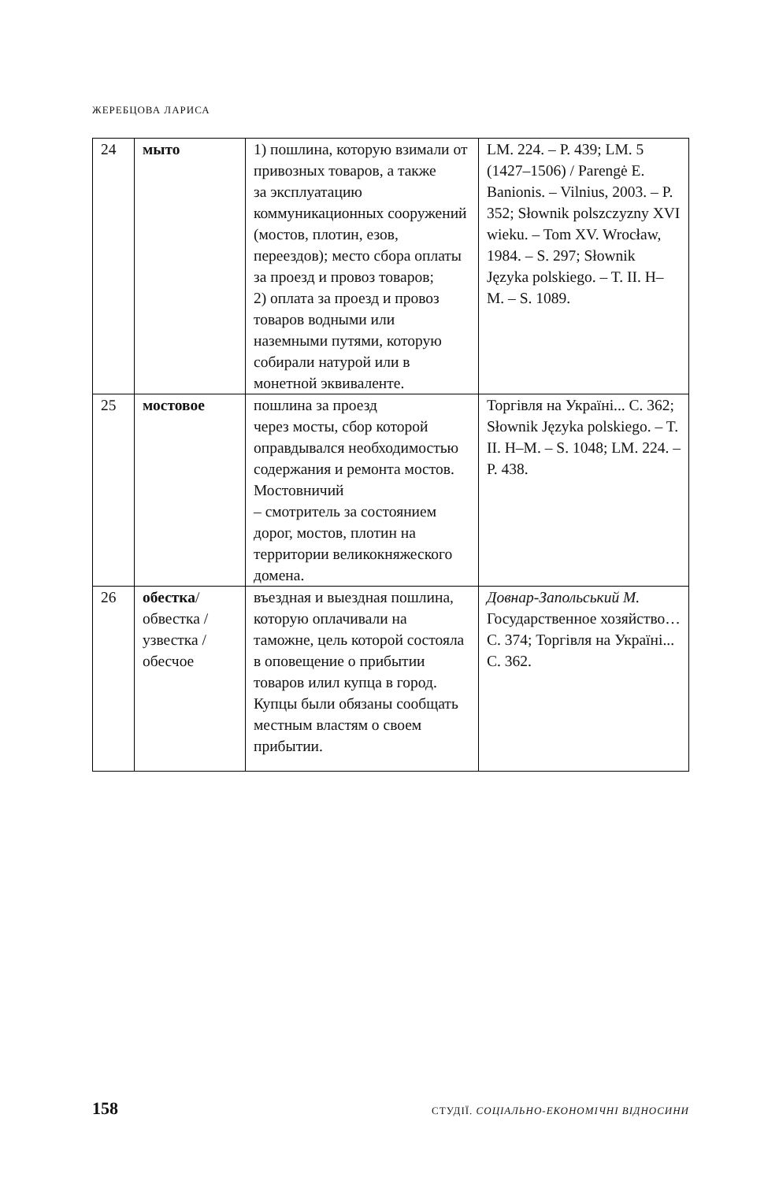ЖЕРЕБЦОВА ЛАРИСА
| 24 | мыто | 1) пошлина, которую взимали от привозных товаров, а также за эксплуатацию коммуникационных сооружений (мостов, плотин, езов, переездов); место сбора оплаты за проезд и провоз товаров; 2) оплата за проезд и провоз товаров водными или наземными путями, которую собирали натурой или в монетной эквиваленте. | LM. 224. – P. 439; LM. 5 (1427–1506) / Parengė E. Banionis. – Vilnius, 2003. – P. 352; Słownik polszczyzny XVI wieku. – Tom XV. Wrocław, 1984. – S. 297; Słownik Języka polskiego. – T. II. H–M. – S. 1089. |
| 25 | мостовое | пошлина за проезд через мосты, сбор которой оправдывался необходимостью содержания и ремонта мостов. Мостовничий – смотритель за состоянием дорог, мостов, плотин на территории великокняжеского домена. | Торгівля на Україні... С. 362; Słownik Języka polskiego. – T. II. H–M. – S. 1048; LM. 224. – P. 438. |
| 26 | обестка / обвестка / узвестка / обесчое | въездная и выездная пошлина, которую оплачивали на таможне, цель которой состояла в оповещение о прибытии товаров илил купца в город. Купцы были обязаны сообщать местным властям о своем прибытии. | Довнар-Запольський М. Государственное хозяйство… С. 374; Торгівля на Україні... С. 362. |
158 СТУДІЇ. СОЦІАЛЬНО-ЕКОНОМІЧНІ ВІДНОСИНИ